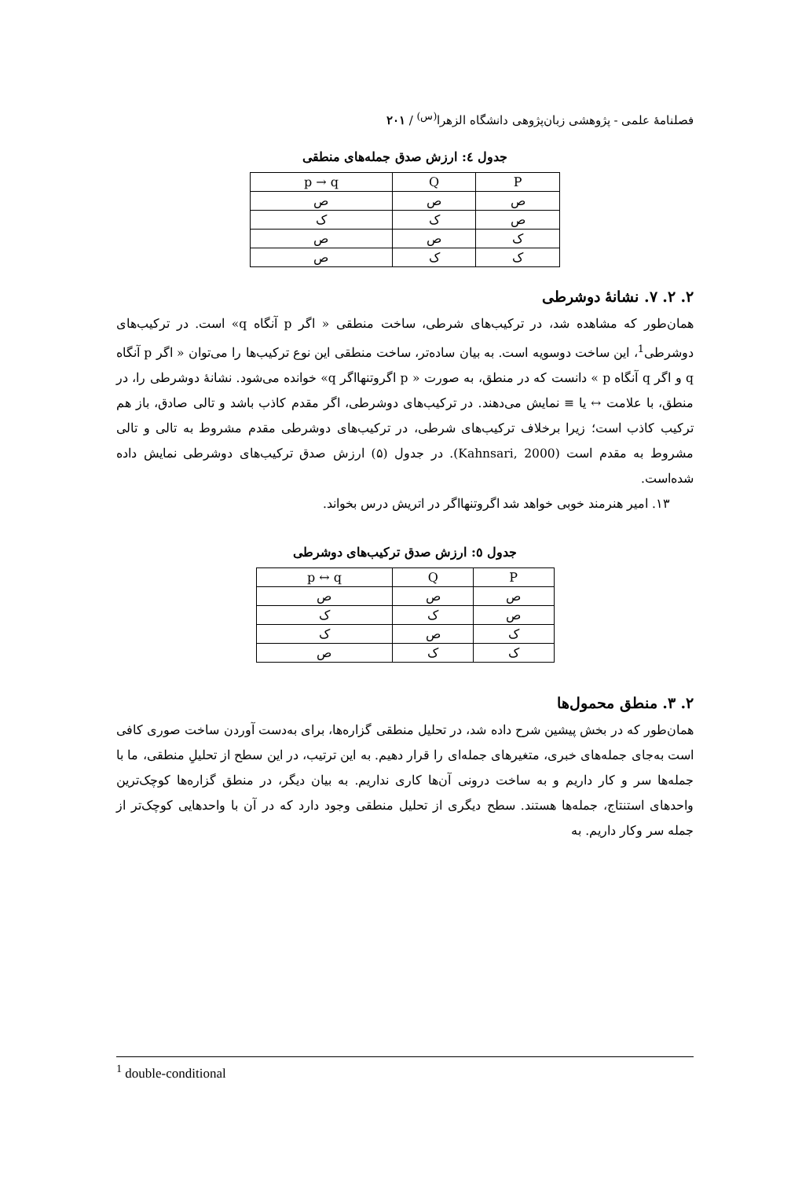فصلنامهٔ علمی - پژوهشی زبان‌پژوهی دانشگاه الزهرا<sup>(س)</sup> / ۲۰۱
جدول ٤: ارزش صدق جمله‌های منطقی
| P | Q | p → q |
| --- | --- | --- |
| ص | ص | ص |
| ص | ک | ک |
| ک | ص | ص |
| ک | ک | ص |
۲. ۲. ۷. نشانهٔ دوشرطی
همان‌طور که مشاهده شد، در ترکیب‌های شرطی، ساخت منطقی « اگر p آنگاه q» است. در ترکیب‌های دوشرطی<sup>1</sup>، این ساخت دوسویه است. به بیان ساده‌تر، ساخت منطقی این نوع ترکیب‌ها را می‌توان « اگر p آنگاه q و اگر q آنگاه p » دانست که در منطق، به صورت « p اگروتنهااگر q» خوانده می‌شود. نشانهٔ دوشرطی را، در منطق، با علامت ↔ یا ≡ نمایش می‌دهند. در ترکیب‌های دوشرطی، اگر مقدم کاذب باشد و تالی صادق، باز هم ترکیب کاذب است؛ زیرا برخلاف ترکیب‌های شرطی، در ترکیب‌های دوشرطی مقدم مشروط به تالی و تالی مشروط به مقدم است (Kahnsari, 2000). در جدول (۵) ارزش صدق ترکیب‌های دوشرطی نمایش داده شده‌است.
۱۳. امیر هنرمند خوبی خواهد شد اگروتنهااگر در اتریش درس بخواند.
جدول ٥: ارزش صدق ترکیب‌های دوشرطی
| P | Q | p ↔ q |
| --- | --- | --- |
| ص | ص | ص |
| ص | ک | ک |
| ک | ص | ک |
| ک | ک | ص |
۲. ۳. منطق محمول‌ها
همان‌طور که در بخش پیشین شرح داده شد، در تحلیل منطقی گزاره‌ها، برای به‌دست آوردن ساخت صوری کافی است به‌جای جمله‌های خبری، متغیرهای جمله‌ای را قرار دهیم. به این ترتیب، در این سطح از تحلیلِ منطقی، ما با جمله‌ها سر و کار داریم و به ساخت درونی آن‌ها کاری نداریم. به بیان دیگر، در منطق گزاره‌ها کوچک‌ترین واحدهای استنتاج، جمله‌ها هستند. سطح دیگری از تحلیل منطقی وجود دارد که در آن با واحدهایی کوچک‌تر از جمله سر وکار داریم. به
<sup>1</sup> double-conditional